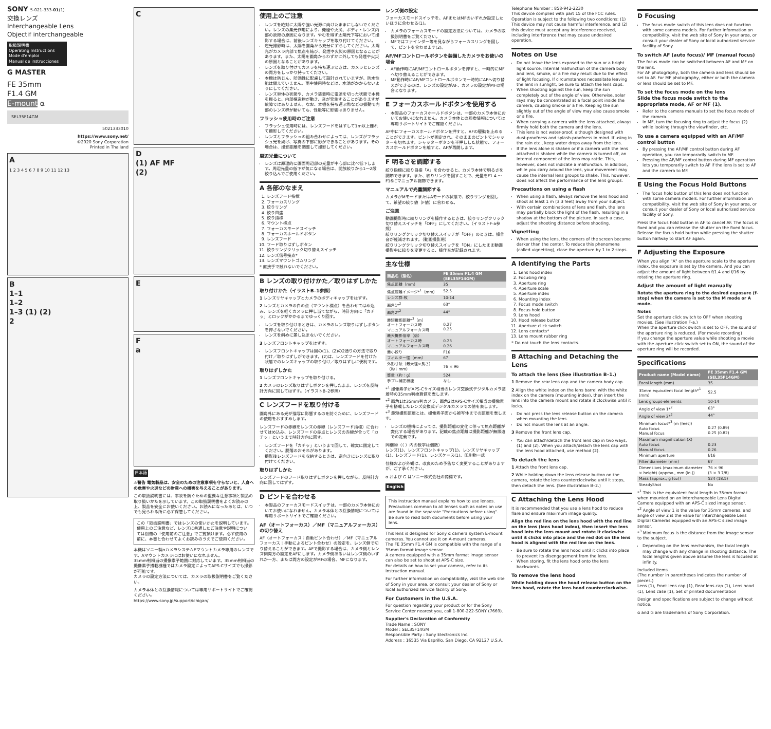SONY 5-021-333-01(1)
交換レンズ
Interchangeable Lens
Objectif interchangeable
取扱説明書
Operating Instructions
Mode d'emploi
Manual de instrucciones
G MASTER
FE 35mm
F1.4 GM
E-mount α
SEL35F14GM
5021333010
https://www.sony.net/
©2020 Sony Corporation
Printed in Thailand
A
1 2 3 4 5 6 7 8 9 10 11 12 13
B
1–1
1–2
1–3 (1) (2)
2
C
D
(1) AF MF
(2)
E
F
a
日本語
⚠警告 電気製品は、安全のための注意事項を守らないと、人身への危害や火災などの財産への損害を与えることがあります。
この取扱説明書には、事故を防ぐための重要な注意事項と製品の取り扱いかたを示しています。この取扱説明書をよくお読みの上、製品を安全にお使いください。お読みになったあとは、いつでも見られる所に必ず保管してください。
この「取扱説明書」ではレンズの使いかたを説明しています。使用上のご注意など、レンズに共通したご注意や説明については別冊の「使用前のご注意」でご覧頂けます。必ず使用の前に、本書と合わせてよくお読みのうえでご使用ください。
本機はソニー製αカメラシステムEマウントカメラ専用のレンズです。Aマウントカメラにはお使いになれません。
35mm判相当の撮像素子範囲に対応しています。35mm判相当の撮像素子搭載機種ではカメラ設定によってAPS-Cサイズでも撮影が可能です。
カメラの設定方法については、カメラの取扱説明書をご覧ください。
カメラ本体との互換情報については専用サポートサイトでご確認ください。
https://www.sony.jp/support/ichigan/
使用上のご注意
レンズを絶対に太陽や強い光源に向けたままにしないでください。レンズの集光作用により、発煙や火災、ボディ・レンズ内部の故障の原因になります。やむを得ず太陽光下等において撮影する場合は、前後レンズキャップを取り付けてください。
逆光撮影時は、太陽を画角から充分にずらしてください。太陽光がカメラ内部で焦点を結び、発煙や火災の原因となることがあります。また、太陽を画角からわずかに外しても発煙や火災の原因となることがあります。
レンズを取り付けてカメラを持ち運ぶときは、カメラとレンズの両方をしっかり持ってください。
本機は防じん、防滴性に配慮して設計されていますが、防水性能は備えていません。雨中使用時などは、水滴がかからないようにしてください。
レンズ単体の状態や、カメラ装着時に電源を切った状態で本機を振ると、内部構造物が動き、音が発生することがありますが故障ではありません。なお、本機を持ち運ぶ際などの振動で内部のレンズ群が動いても、性能等に影響はありません。
フラッシュ使用時のご注意
フラッシュ使用時には、レンズフードをはずして1m以上離れて撮影してください。
レンズとフラッシュの組み合わせによっては、レンズがフラッシュ光を妨げ、写真の下部に影ができることがあります。その場合は、撮影距離を調整して撮影してください。
周辺光量について
レンズは原理的に画面周辺部の光量が中心部に比べ低下します。周辺光量の低下が気になる場合は、開放絞りから1～2段絞り込んでご使用ください。
A 各部のなまえ
1. レンズフード指標
2. フォーカスリング
3. 絞りリング
4. 絞り目盛
5. 絞り指標
6. マウント標点
7. フォーカスモードスイッチ
8. フォーカスホールドボタン
9. レンズフード
10. フード取りはずしボタン
11. 絞りリングクリック切り替えスイッチ
12. レンズ信号接点*
13. レンズマウントゴムリング
* 直接手で触れないでください。
B レンズの取り付けかた／取りはずしかた
取り付けかた（イラストB–1参照）
1 レンズリヤキャップとカメラのボディキャップをはずす。
2 レンズとカメラの白の点（マウント標点）を合わせてはめ込み、レンズを軽くカメラに押し当てながら、時計方向に「カチッ」とロックがかかるまでゆっくり回す。
レンズを取り付けるときは、カメラのレンズ取りはずしボタンを押さないでください。
レンズを斜めに差し込まないでください。
3 レンズフロントキャップをはずす。
レンズフロントキャップは図の(1)、(2)の2通りの方法で取り付け／取りはずしができます。(2)は、レンズフードを付けた状態でのレンズキャップの取り付け／取りはずしに便利です。
取りはずしかた
1 レンズフロントキャップを取り付ける。
2 カメラのレンズ取りはずしボタンを押したまま、レンズを反時計方向に回してはずす。（イラストB–2参照）
C レンズフードを取り付ける
画角外にある光が描写に影響するのを防ぐために、レンズフードの使用をおすすめします。
レンズフードの赤線をレンズの赤線（レンズフード指標）に合わせてはめ込み、レンズフードの赤点とレンズの赤線が合って「カチッ」というまで時計方向に回す。
レンズフードを「カチッ」というまで回して、確実に固定してください。脱落のおそれがあります。
撮影後レンズフードを収納するときは、逆向きにレンズに取り付けてください。
取りはずしかた
レンズフードのフード取りはずしボタンを押しながら、反時計方向に回してはずす。
D ピントを合わせる
本製品のフォーカスモードスイッチは、一部のカメラ本体においてお使いになれません。カメラ本体との互換情報については専用サポートサイトでご確認ください。
AF（オートフォーカス）／MF（マニュアルフォーカス）の切り替え
AF（オートフォーカス：自動ピント合わせ）／MF（マニュアルフォーカス：手動によるピント合わせ）の設定を、レンズ側で切り替えることができます。AFで撮影する場合は、カメラ側とレンズ側両方の設定をAFにします。カメラ側あるいはレンズ側のいずれか一方、または両方の設定がMFの場合、MFになります。
レンズ側の設定
フォーカスモードスイッチを、AFまたはMFのいずれか設定したいほうに合わせる(1)。
カメラのフォーカスモードの設定方法については、カメラの取扱説明書をご覧ください。
MFではファインダー等を見ながらフォーカスリングを回して、ピントを合わせます(2)。
AF/MFコントロールボタンを装備したカメラをお使いの場合
AF動作時にAF/MFコントロールボタンを押すと、一時的にMFへ切り替えることができます。
MF動作時にAF/MFコントロールボタンで一時的にAFへ切り替えができるのは、レンズの設定がAF、カメラの設定がMFの場合となります。
E フォーカスホールドボタンを使用する
本製品のフォーカスホールドボタンは、一部のカメラ本体においてお使いになれません。カメラ本体との互換情報については専用サポートサイトでご確認ください。
AF中にフォーカスホールドボタンを押すと、AFの駆動を止めることができます。ピントが固定され、そのままのピントでシャッターを切れます。シャッターボタンを半押しした状態で、フォーカスホールドボタンを離すと、AFが再開します。
F 明るさを調節する
絞り指標に絞り目盛「A」を合わせると、カメラ本体で明るさを調節できます。また、絞りリングを回すことで、光量をF1.4 ～ F16にマニュアル調節できます。
マニュアルで光量調節する
カメラがMモードまたはAモードの状態で、絞りリングを回して、希望の絞り値（F値）に合わせる。
ご注意
動画撮影時に絞りリングを操作するときは、絞りリングクリック切り替えスイッチを「OFF」にしてください。（イラストF-a参照）
絞りリングクリック切り替えスイッチが「OFF」のときは、操作音が軽減されます。（動画撮影用）
絞りリングクリック切り替えスイッチを「ON」にしたまま動画撮影中に絞りを変更すると、操作音が記録されます。
主な仕様
| 商品名（型名） | FE 35mm F1.4 GM (SEL35F14GM) |
| --- | --- |
| 焦点距離（mm） | 35 |
| 焦点距離イメージ*<sup>1</sup>（mm） | 52.5 |
| レンズ群-枚 | 10-14 |
| 画角1*<sup>2</sup> | 63° |
| 画角2*<sup>2</sup> | 44° |
| 最短撮影距離*<sup>3</sup>（m） オートフォーカス時 マニュアルフォーカス時 | 0.27 0.25 |
| 最大撮影倍率（倍） オートフォーカス時 マニュアルフォーカス時 | 0.23 0.26 |
| 最小絞り | F16 |
| フィルター径（mm） | 67 |
| 外形寸法（最大径×長さ）（約：mm） | 76 × 96 |
| 質量（約：g） | 524 |
| 手ブレ補正機能 | なし |
*<sup>1</sup> 撮像素子がAPS-Cサイズ相当のレンズ交換式デジタルカメラ装着時の35mm判換算値を表します。
*<sup>2</sup> 画角1は35mm判カメラ、画角2はAPS-Cサイズ相当の撮像素子を搭載したレンズ交換式デジタルカメラでの値を表します。
*<sup>3</sup> 最短撮影距離とは、撮像素子面から被写体までの距離を表します。
レンズの機構によっては、撮影距離の変化に伴って焦点距離が変化する場合があります。記載の焦点距離は撮影距離が無限遠での定義です。
同梱物（（ ）内の数字は個数）
レンズ(1)、レンズフロントキャップ(1)、レンズリヤキャップ(1)、レンズフード(1)、レンズケース(1)、印刷物一式
仕様および外観は、改良のため予告なく変更することがありますが、ご了承ください。
α および G はソニー株式会社の商標です。
English
This instruction manual explains how to use lenses. Precautions common to all lenses such as notes on use are found in the separate "Precautions before using". Be sure to read both documents before using your lens.
This lens is designed for Sony α camera system E-mount cameras. You cannot use it on A-mount cameras.
The FE 35mm F1.4 GM is compatible with the range of a 35mm format image sensor.
A camera equipped with a 35mm format image sensor can also be set to shoot at APS-C size.
For details on how to set your camera, refer to its instruction manual.
For further information on compatibility, visit the web site of Sony in your area, or consult your dealer of Sony or local authorized service facility of Sony.
For Customers in the U.S.A.
For question regarding your product or for the Sony Service Center nearest you, call 1-800-222-SONY (7669).
Supplier's Declaration of Conformity
Trade Name : SONY
Model : SEL35F14GM
Responsible Party : Sony Electronics Inc.
Address : 16535 Via Esprillo, San Diego, CA 92127 U.S.A.
Telephone Number : 858-942-2230
This device complies with part 15 of the FCC rules. Operation is subject to the following two conditions: (1) This device may not cause harmful interference, and (2) this device must accept any interference received, including interference that may cause undesired operation.
Notes on Use
Do not leave the lens exposed to the sun or a bright light source. Internal malfunction of the camera body and lens, smoke, or a fire may result due to the effect of light focusing. If circumstances necessitate leaving the lens in sunlight, be sure to attach the lens caps.
When shooting against the sun, keep the sun completely out of the angle of view. Otherwise, solar rays may be concentrated at a focal point inside the camera, causing smoke or a fire. Keeping the sun slightly out of the angle of view may also cause smoke or a fire.
When carrying a camera with the lens attached, always firmly hold both the camera and the lens.
This lens is not water-proof, although designed with dust-proofness and splash-proofness in mind. If using in the rain etc., keep water drops away from the lens.
If the lens alone is shaken or if a camera with the lens attached is shaken while the camera is turned off, an internal component of the lens may rattle. This, however, does not indicate a malfunction. In addition, while you carry around the lens, your movement may cause the internal lens groups to shake. This, however, does not affect the performance of the lens groups.
Precautions on using a flash
When using a flash, always remove the lens hood and shoot at least 1 m (3.3 feet) away from your subject.
With certain combinations of lens and flash, the lens may partially block the light of the flash, resulting in a shadow at the bottom of the picture. In such a case, adjust the shooting distance before shooting.
Vignetting
When using the lens, the corners of the screen become darker than the center. To reduce this phenomena (called vignetting), close the aperture by 1 to 2 stops.
A Identifying the Parts
1. Lens hood index
2. Focusing ring
3. Aperture ring
4. Aperture scale
5. Aperture index
6. Mounting index
7. Focus mode switch
8. Focus hold button
9. Lens hood
10. Hood release button
11. Aperture click switch
12. Lens contacts*
13. Lens mount rubber ring
* Do not touch the lens contacts.
B Attaching and Detaching the Lens
To attach the lens (See illustration B–1.)
1 Remove the rear lens cap and the camera body cap.
2 Align the white index on the lens barrel with the white index on the camera (mounting index), then insert the lens into the camera mount and rotate it clockwise until it locks.
Do not press the lens release button on the camera when mounting the lens.
Do not mount the lens at an angle.
3 Remove the front lens cap.
You can attach/detach the front lens cap in two ways, (1) and (2). When you attach/detach the lens cap with the lens hood attached, use method (2).
To detach the lens
1 Attach the front lens cap.
2 While holding down the lens release button on the camera, rotate the lens counterclockwise until it stops, then detach the lens. (See illustration B–2.)
C Attaching the Lens Hood
It is recommended that you use a lens hood to reduce flare and ensure maximum image quality.
Align the red line on the lens hood with the red line on the lens (lens hood index), then insert the lens hood into the lens mount and rotate it clockwise until it clicks into place and the red dot on the lens hood is aligned with the red line on the lens.
Be sure to rotate the lens hood until it clicks into place to prevent its disengagement from the lens.
When storing, fit the lens hood onto the lens backwards.
To remove the lens hood
While holding down the hood release button on the lens hood, rotate the lens hood counterclockwise.
D Focusing
The focus mode switch of this lens does not function with some camera models. For further information on compatibility, visit the web site of Sony in your area, or consult your dealer of Sony or local authorized service facility of Sony.
To switch AF (auto focus)/ MF (manual focus)
The focus mode can be switched between AF and MF on the lens.
For AF photography, both the camera and lens should be set to AF. For MF photography, either or both the camera or lens should be set to MF.
To set the focus mode on the lens
Slide the focus mode switch to the appropriate mode, AF or MF (1).
Refer to the camera manuals to set the focus mode of the camera.
In MF, turn the focusing ring to adjust the focus (2) while looking through the viewfinder, etc.
To use a camera equipped with an AF/MF control button
By pressing the AF/MF control button during AF operation, you can temporarily switch to MF.
Pressing the AF/MF control button during MF operation lets you temporarily switch to AF if the lens is set to AF and the camera to MF.
E Using the Focus Hold Buttons
The focus hold button of this lens does not function with some camera models. For further information on compatibility, visit the web site of Sony in your area, or consult your dealer of Sony or local authorized service facility of Sony.
Press the focus hold button in AF to cancel AF. The focus is fixed and you can release the shutter on the fixed focus. Release the focus hold button while pressing the shutter button halfway to start AF again.
F Adjusting the Exposure
When you align "A" on the aperture scale to the aperture index, the exposure is set by the camera. And you can adjust the amount of light between f/1.4 and f/16 by rotating the aperture ring.
Adjust the amount of light manually
Rotate the aperture ring to the desired exposure (f-stop) when the camera is set to the M mode or A mode.
Notes
Set the aperture click switch to OFF when shooting movies. (See illustration F-a.)
When the aperture click switch is set to OFF, the sound of the aperture ring is reduced. (For movie recording)
If you change the aperture value while shooting a movie with the aperture click switch set to ON, the sound of the aperture ring will be recorded.
Specifications
| Product name (Model name) | FE 35mm F1.4 GM (SEL35F14GM) |
| --- | --- |
| Focal length (mm) | 35 |
| 35mm equivalent focal length*<sup>1</sup> (mm) | 52.5 |
| Lens groups-elements | 10-14 |
| Angle of view 1*<sup>2</sup> | 63° |
| Angle of view 2*<sup>2</sup> | 44° |
| Minimum focus*<sup>3</sup> (m (feet)) Auto focus Manual focus | 0.27 (0.89) 0.25 (0.82) |
| Maximum magnification (X) Auto focus Manual focus | 0.23 0.26 |
| Minimum aperture | f/16 |
| Filter diameter (mm) | 67 |
| Dimensions (maximum diameter × height) (approx., mm (in.)) | 76 × 96 (3 × 3 7/8) |
| Mass (approx., g (oz)) | 524 (18.5) |
| SteadyShot | No |
*<sup>1</sup> This is the equivalent focal length in 35mm format when mounted on an Interchangeable Lens Digital Camera equipped with an APS-C sized image sensor.
*<sup>2</sup> Angle of view 1 is the value for 35mm cameras, and angle of view 2 is the value for Interchangeable Lens Digital Cameras equipped with an APS-C sized image sensor.
*<sup>3</sup> Minimum focus is the distance from the image sensor to the subject.
Depending on the lens mechanism, the focal length may change with any change in shooting distance. The focal lengths given above assume the lens is focused at infinity.
Included items
(The number in parentheses indicates the number of pieces.)
Lens (1), Front lens cap (1), Rear lens cap (1), Lens hood (1), Lens case (1), Set of printed documentation
Design and specifications are subject to change without notice.
α and G are trademarks of Sony Corporation.